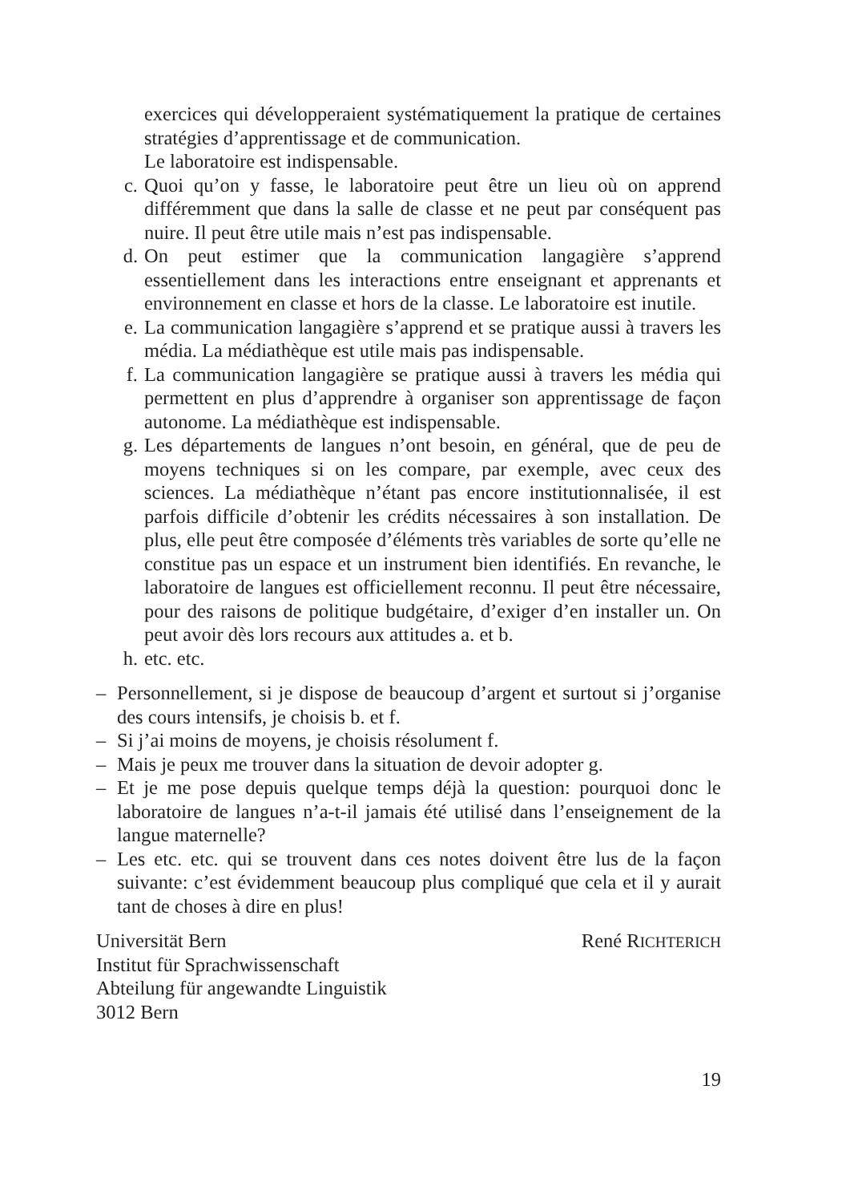exercices qui développeraient systématiquement la pratique de certaines stratégies d’apprentissage et de communication.
Le laboratoire est indispensable.
c. Quoi qu’on y fasse, le laboratoire peut être un lieu où on apprend différemment que dans la salle de classe et ne peut par conséquent pas nuire. Il peut être utile mais n’est pas indispensable.
d. On peut estimer que la communication langagière s’apprend essentiellement dans les interactions entre enseignant et apprenants et environnement en classe et hors de la classe. Le laboratoire est inutile.
e. La communication langagière s’apprend et se pratique aussi à travers les média. La médiathèque est utile mais pas indispensable.
f. La communication langagière se pratique aussi à travers les média qui permettent en plus d’apprendre à organiser son apprentissage de façon autonome. La médiathèque est indispensable.
g. Les départements de langues n’ont besoin, en général, que de peu de moyens techniques si on les compare, par exemple, avec ceux des sciences. La médiathèque n’étant pas encore institutionnalisée, il est parfois difficile d’obtenir les crédits nécessaires à son installation. De plus, elle peut être composée d’éléments très variables de sorte qu’elle ne constitue pas un espace et un instrument bien identifiés. En revanche, le laboratoire de langues est officiellement reconnu. Il peut être nécessaire, pour des raisons de politique budgétaire, d’exiger d’en installer un. On peut avoir dès lors recours aux attitudes a. et b.
h. etc. etc.
– Personnellement, si je dispose de beaucoup d’argent et surtout si j’organise des cours intensifs, je choisis b. et f.
– Si j’ai moins de moyens, je choisis résolument f.
– Mais je peux me trouver dans la situation de devoir adopter g.
– Et je me pose depuis quelque temps déjà la question: pourquoi donc le laboratoire de langues n’a-t-il jamais été utilisé dans l’enseignement de la langue maternelle?
– Les etc. etc. qui se trouvent dans ces notes doivent être lus de la façon suivante: c’est évidemment beaucoup plus compliqué que cela et il y aurait tant de choses à dire en plus!
Universität Bern
Institut für Sprachwissenschaft
Abteilung für angewandte Linguistik
3012 Bern
René RICHTERICH
19